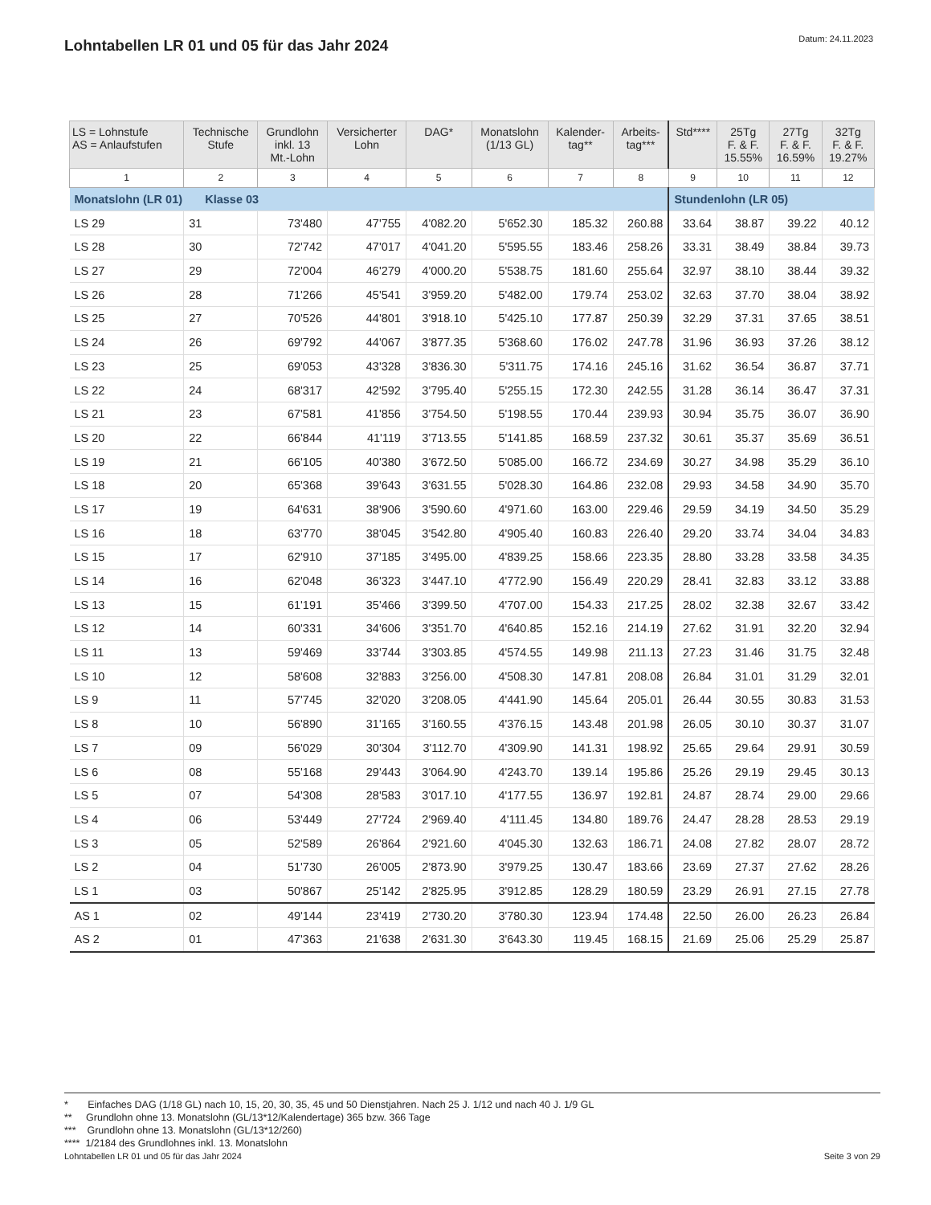Lohntabellen LR 01 und 05 für das Jahr 2024
Datum: 24.11.2023
| LS = Lohnstufe AS = Anlaufstufen | Technische Stufe | Grundlohn inkl. 13 Mt.-Lohn | Versicherter Lohn | DAG* | Monatslohn (1/13 GL) | Kalender- tag** | Arbeits- tag*** | Std**** | 25Tg F. & F. 15.55% | 27Tg F. & F. 16.59% | 32Tg F. & F. 19.27% |
| --- | --- | --- | --- | --- | --- | --- | --- | --- | --- | --- | --- |
| 1 | 2 | 3 | 4 | 5 | 6 | 7 | 8 | 9 | 10 | 11 | 12 |
| Monatslohn (LR 01) Klasse 03 | | | | | | | | Stundenlohn (LR 05) | | | |
| LS 29 | 31 | 73'480 | 47'755 | 4'082.20 | 5'652.30 | 185.32 | 260.88 | 33.64 | 38.87 | 39.22 | 40.12 |
| LS 28 | 30 | 72'742 | 47'017 | 4'041.20 | 5'595.55 | 183.46 | 258.26 | 33.31 | 38.49 | 38.84 | 39.73 |
| LS 27 | 29 | 72'004 | 46'279 | 4'000.20 | 5'538.75 | 181.60 | 255.64 | 32.97 | 38.10 | 38.44 | 39.32 |
| LS 26 | 28 | 71'266 | 45'541 | 3'959.20 | 5'482.00 | 179.74 | 253.02 | 32.63 | 37.70 | 38.04 | 38.92 |
| LS 25 | 27 | 70'526 | 44'801 | 3'918.10 | 5'425.10 | 177.87 | 250.39 | 32.29 | 37.31 | 37.65 | 38.51 |
| LS 24 | 26 | 69'792 | 44'067 | 3'877.35 | 5'368.60 | 176.02 | 247.78 | 31.96 | 36.93 | 37.26 | 38.12 |
| LS 23 | 25 | 69'053 | 43'328 | 3'836.30 | 5'311.75 | 174.16 | 245.16 | 31.62 | 36.54 | 36.87 | 37.71 |
| LS 22 | 24 | 68'317 | 42'592 | 3'795.40 | 5'255.15 | 172.30 | 242.55 | 31.28 | 36.14 | 36.47 | 37.31 |
| LS 21 | 23 | 67'581 | 41'856 | 3'754.50 | 5'198.55 | 170.44 | 239.93 | 30.94 | 35.75 | 36.07 | 36.90 |
| LS 20 | 22 | 66'844 | 41'119 | 3'713.55 | 5'141.85 | 168.59 | 237.32 | 30.61 | 35.37 | 35.69 | 36.51 |
| LS 19 | 21 | 66'105 | 40'380 | 3'672.50 | 5'085.00 | 166.72 | 234.69 | 30.27 | 34.98 | 35.29 | 36.10 |
| LS 18 | 20 | 65'368 | 39'643 | 3'631.55 | 5'028.30 | 164.86 | 232.08 | 29.93 | 34.58 | 34.90 | 35.70 |
| LS 17 | 19 | 64'631 | 38'906 | 3'590.60 | 4'971.60 | 163.00 | 229.46 | 29.59 | 34.19 | 34.50 | 35.29 |
| LS 16 | 18 | 63'770 | 38'045 | 3'542.80 | 4'905.40 | 160.83 | 226.40 | 29.20 | 33.74 | 34.04 | 34.83 |
| LS 15 | 17 | 62'910 | 37'185 | 3'495.00 | 4'839.25 | 158.66 | 223.35 | 28.80 | 33.28 | 33.58 | 34.35 |
| LS 14 | 16 | 62'048 | 36'323 | 3'447.10 | 4'772.90 | 156.49 | 220.29 | 28.41 | 32.83 | 33.12 | 33.88 |
| LS 13 | 15 | 61'191 | 35'466 | 3'399.50 | 4'707.00 | 154.33 | 217.25 | 28.02 | 32.38 | 32.67 | 33.42 |
| LS 12 | 14 | 60'331 | 34'606 | 3'351.70 | 4'640.85 | 152.16 | 214.19 | 27.62 | 31.91 | 32.20 | 32.94 |
| LS 11 | 13 | 59'469 | 33'744 | 3'303.85 | 4'574.55 | 149.98 | 211.13 | 27.23 | 31.46 | 31.75 | 32.48 |
| LS 10 | 12 | 58'608 | 32'883 | 3'256.00 | 4'508.30 | 147.81 | 208.08 | 26.84 | 31.01 | 31.29 | 32.01 |
| LS 9 | 11 | 57'745 | 32'020 | 3'208.05 | 4'441.90 | 145.64 | 205.01 | 26.44 | 30.55 | 30.83 | 31.53 |
| LS 8 | 10 | 56'890 | 31'165 | 3'160.55 | 4'376.15 | 143.48 | 201.98 | 26.05 | 30.10 | 30.37 | 31.07 |
| LS 7 | 09 | 56'029 | 30'304 | 3'112.70 | 4'309.90 | 141.31 | 198.92 | 25.65 | 29.64 | 29.91 | 30.59 |
| LS 6 | 08 | 55'168 | 29'443 | 3'064.90 | 4'243.70 | 139.14 | 195.86 | 25.26 | 29.19 | 29.45 | 30.13 |
| LS 5 | 07 | 54'308 | 28'583 | 3'017.10 | 4'177.55 | 136.97 | 192.81 | 24.87 | 28.74 | 29.00 | 29.66 |
| LS 4 | 06 | 53'449 | 27'724 | 2'969.40 | 4'111.45 | 134.80 | 189.76 | 24.47 | 28.28 | 28.53 | 29.19 |
| LS 3 | 05 | 52'589 | 26'864 | 2'921.60 | 4'045.30 | 132.63 | 186.71 | 24.08 | 27.82 | 28.07 | 28.72 |
| LS 2 | 04 | 51'730 | 26'005 | 2'873.90 | 3'979.25 | 130.47 | 183.66 | 23.69 | 27.37 | 27.62 | 28.26 |
| LS 1 | 03 | 50'867 | 25'142 | 2'825.95 | 3'912.85 | 128.29 | 180.59 | 23.29 | 26.91 | 27.15 | 27.78 |
| AS 1 | 02 | 49'144 | 23'419 | 2'730.20 | 3'780.30 | 123.94 | 174.48 | 22.50 | 26.00 | 26.23 | 26.84 |
| AS 2 | 01 | 47'363 | 21'638 | 2'631.30 | 3'643.30 | 119.45 | 168.15 | 21.69 | 25.06 | 25.29 | 25.87 |
* Einfaches DAG (1/18 GL) nach 10, 15, 20, 30, 35, 45 und 50 Dienstjahren. Nach 25 J. 1/12 und nach 40 J. 1/9 GL
** Grundlohn ohne 13. Monatslohn (GL/13*12/Kalendertage) 365 bzw. 366 Tage
*** Grundlohn ohne 13. Monatslohn (GL/13*12/260)
**** 1/2184 des Grundlohnes inkl. 13. Monatslohn
Lohntabellen LR 01 und 05 für das Jahr 2024 Seite 3 von 29